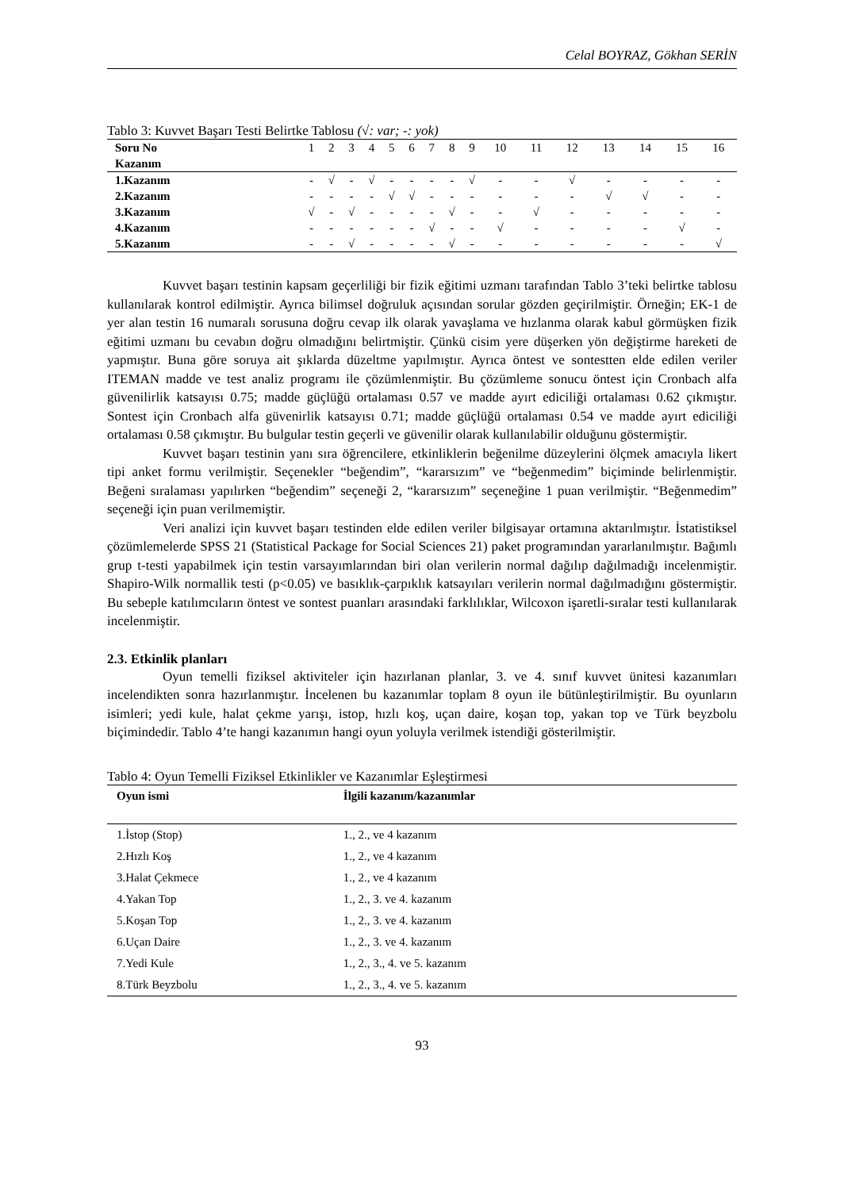Celal BOYRAZ, Gökhan SERİN
Tablo 3: Kuvvet Başarı Testi Belirtke Tablosu (√: var; -: yok)
| Soru No | 1 | 2 | 3 | 4 | 5 | 6 | 7 | 8 | 9 | 10 | 11 | 12 | 13 | 14 | 15 | 16 |
| --- | --- | --- | --- | --- | --- | --- | --- | --- | --- | --- | --- | --- | --- | --- | --- | --- |
| Kazanım | | | | | | | | | | | | | | | | |
| 1.Kazanım | - | √ | - | √ | - | - | - | - | √ | - | - | √ | - | - | - | - |
| 2.Kazanım | - | - | - | - | √ | √ | - | - | - | - | - | - | √ | √ | - | - |
| 3.Kazanım | √ | - | √ | - | - | - | - | √ | - | - | √ | - | - | - | - | - |
| 4.Kazanım | - | - | - | - | - | - | √ | - | - | √ | - | - | - | - | √ | - |
| 5.Kazanım | - | - | √ | - | - | - | - | √ | - | - | - | - | - | - | - | √ |
Kuvvet başarı testinin kapsam geçerliliği bir fizik eğitimi uzmanı tarafından Tablo 3’teki belirtke tablosu kullanılarak kontrol edilmiştir. Ayrıca bilimsel doğruluk açısından sorular gözden geçirilmiştir. Örneğin; EK-1 de yer alan testin 16 numaralı sorusuna doğru cevap ilk olarak yavaşlama ve hızlanma olarak kabul görmüşken fizik eğitimi uzmanı bu cevabın doğru olmadığını belirtmiştir. Çünkü cisim yere düşerken yön değiştirme hareketi de yapmıştır. Buna göre soruya ait şıklarda düzeltme yapılmıştır. Ayrıca öntest ve sontestten elde edilen veriler ITEMAN madde ve test analiz programı ile çözümlenmiştir. Bu çözümleme sonucu öntest için Cronbach alfa güvenilirlik katsayısı 0.75; madde güçlüğü ortalaması 0.57 ve madde ayırt ediciliği ortalaması 0.62 çıkmıştır. Sontest için Cronbach alfa güvenirlik katsayısı 0.71; madde güçlüğü ortalaması 0.54 ve madde ayırt ediciliği ortalaması 0.58 çıkmıştır. Bu bulgular testin geçerli ve güvenilir olarak kullanılabilir olduğunu göstermiştir.
Kuvvet başarı testinin yanı sıra öğrencilere, etkinliklerin beğenilme düzeylerini ölçmek amacıyla likert tipi anket formu verilmiştir. Seçenekler “beğendim”, “kararsızım” ve “beğenmedim” biçiminde belirlenmiştir. Beğeni sıralaması yapılırken “beğendim” seçeneği 2, “kararsızım” seçeneğine 1 puan verilmiştir. “Beğenmedim” seçeneği için puan verilmemiştir.
Veri analizi için kuvvet başarı testinden elde edilen veriler bilgisayar ortamına aktarılmıştır. İstatistiksel çözümlemelerde SPSS 21 (Statistical Package for Social Sciences 21) paket programından yararlanılmıştır. Bağımlı grup t-testi yapabilmek için testin varsayımlarından biri olan verilerin normal dağılıp dağılmadığı incelenmiştir. Shapiro-Wilk normallik testi (p<0.05) ve basıklık-çarpıklık katsayıları verilerin normal dağılmadığını göstermiştir. Bu sebeple katılımcıların öntest ve sontest puanları arasındaki farklılıklar, Wilcoxon işaretli-sıralar testi kullanılarak incelenmiştir.
2.3. Etkinlik planları
Oyun temelli fiziksel aktiviteler için hazırlanan planlar, 3. ve 4. sınıf kuvvet ünitesi kazanımları incelendikten sonra hazırlanmıştır. İncelenen bu kazanımlar toplam 8 oyun ile bütünleştirilmiştir. Bu oyunların isimleri; yedi kule, halat çekme yarışı, istop, hızlı koş, uçan daire, koşan top, yakan top ve Türk beyzbolu biçimindedir. Tablo 4’te hangi kazanımın hangi oyun yoluyla verilmek istendiği gösterilmiştir.
Tablo 4: Oyun Temelli Fiziksel Etkinlikler ve Kazanımlar Eşleştirmesi
| Oyun ismi | İlgili kazanım/kazanımlar |
| --- | --- |
| 1.İstop (Stop) | 1., 2., ve 4 kazanım |
| 2.Hızlı Koş | 1., 2., ve 4 kazanım |
| 3.Halat Çekmece | 1., 2., ve 4 kazanım |
| 4.Yakan Top | 1., 2., 3. ve 4. kazanım |
| 5.Koşan Top | 1., 2., 3. ve 4. kazanım |
| 6.Uçan Daire | 1., 2., 3. ve 4. kazanım |
| 7.Yedi Kule | 1., 2., 3., 4. ve 5. kazanım |
| 8.Türk Beyzbolu | 1., 2., 3., 4. ve 5. kazanım |
93